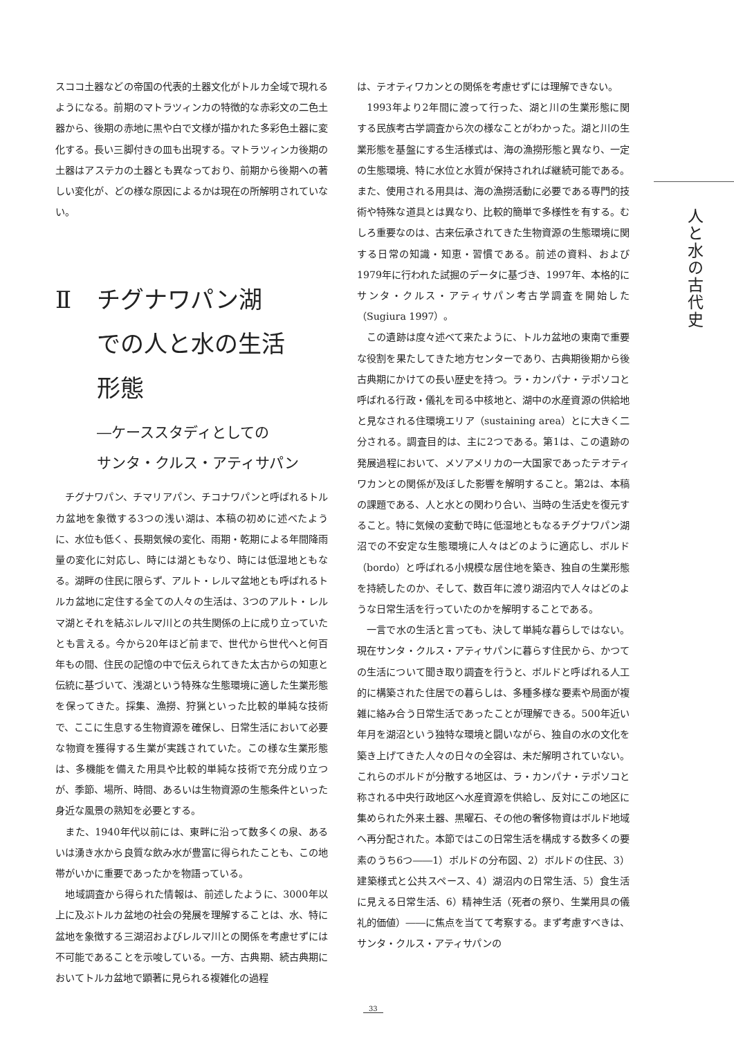スココ土器などの帝国の代表的土器文化がトルカ全域で現れるようになる。前期のマトラツィンカの特徴的な赤彩文の二色土器から、後期の赤地に黒や白で文様が描かれた多彩色土器に変化する。長い三脚付きの皿も出現する。マトラツィンカ後期の土器はアステカの土器とも異なっており、前期から後期への著しい変化が、どの様な原因によるかは現在の所解明されていない。
Ⅱ チグナワパン湖
での人と水の生活
形態
―ケーススタディとしての
サンタ・クルス・アティサパン
チグナワパン、チマリアパン、チコナワパンと呼ばれるトルカ盆地を象徴する3つの浅い湖は、本稿の初めに述べたように、水位も低く、長期気候の変化、雨期・乾期による年間降雨量の変化に対応し、時には湖ともなり、時には低湿地ともなる。湖畔の住民に限らず、アルト・レルマ盆地とも呼ばれるトルカ盆地に定住する全ての人々の生活は、3つのアルト・レルマ湖とそれを結ぶレルマ川との共生関係の上に成り立っていたとも言える。今から20年ほど前まで、世代から世代へと何百年もの間、住民の記憶の中で伝えられてきた太古からの知恵と伝統に基づいて、浅湖という特殊な生態環境に適した生業形態を保ってきた。採集、漁撈、狩猟といった比較的単純な技術で、ここに生息する生物資源を確保し、日常生活において必要な物資を獲得する生業が実践されていた。この様な生業形態は、多機能を備えた用具や比較的単純な技術で充分成り立つが、季節、場所、時間、あるいは生物資源の生態条件といった身近な風景の熟知を必要とする。
また、1940年代以前には、東畔に沿って数多くの泉、あるいは湧き水から良質な飲み水が豊富に得られたことも、この地帯がいかに重要であったかを物語っている。
地域調査から得られた情報は、前述したように、3000年以上に及ぶトルカ盆地の社会の発展を理解することは、水、特に盆地を象徴する三湖沼およびレルマ川との関係を考慮せずには不可能であることを示唆している。一方、古典期、続古典期においてトルカ盆地で顕著に見られる複雑化の過程
は、テオティワカンとの関係を考慮せずには理解できない。
1993年より2年間に渡って行った、湖と川の生業形態に関する民族考古学調査から次の様なことがわかった。湖と川の生業形態を基盤にする生活様式は、海の漁撈形態と異なり、一定の生態環境、特に水位と水質が保持されれば継続可能である。また、使用される用具は、海の漁撈活動に必要である専門的技術や特殊な道具とは異なり、比較的簡単で多様性を有する。むしろ重要なのは、古来伝承されてきた生物資源の生態環境に関する日常の知識・知恵・習慣である。前述の資料、および1979年に行われた試掘のデータに基づき、1997年、本格的にサンタ・クルス・アティサパン考古学調査を開始した（Sugiura 1997）。
この遺跡は度々述べて来たように、トルカ盆地の東南で重要な役割を果たしてきた地方センターであり、古典期後期から後古典期にかけての長い歴史を持つ。ラ・カンパナ・テポソコと呼ばれる行政・儀礼を司る中核地と、湖中の水産資源の供給地と見なされる住環境エリア（sustaining area）とに大きく二分される。調査目的は、主に2つである。第1は、この遺跡の発展過程において、メソアメリカの一大国家であったテオティワカンとの関係が及ぼした影響を解明すること。第2は、本稿の課題である、人と水との関わり合い、当時の生活史を復元すること。特に気候の変動で時に低湿地ともなるチグナワパン湖沼での不安定な生態環境に人々はどのように適応し、ボルド（bordo）と呼ばれる小規模な居住地を築き、独自の生業形態を持続したのか、そして、数百年に渡り湖沼内で人々はどのような日常生活を行っていたのかを解明することである。
一言で水の生活と言っても、決して単純な暮らしではない。現在サンタ・クルス・アティサパンに暮らす住民から、かつての生活について聞き取り調査を行うと、ボルドと呼ばれる人工的に構築された住居での暮らしは、多種多様な要素や局面が複雑に絡み合う日常生活であったことが理解できる。500年近い年月を湖沼という独特な環境と闘いながら、独自の水の文化を築き上げてきた人々の日々の全容は、未だ解明されていない。これらのボルドが分散する地区は、ラ・カンパナ・テポソコと称される中央行政地区へ水産資源を供給し、反対にこの地区に集められた外来土器、黒曜石、その他の奢侈物資はボルド地域へ再分配された。本節ではこの日常生活を構成する数多くの要素のうち6つ――1）ボルドの分布図、2）ボルドの住民、3）建築様式と公共スペース、4）湖沼内の日常生活、5）食生活に見える日常生活、6）精神生活（死者の祭り、生業用具の儀礼的価値）――に焦点を当てて考察する。まず考慮すべきは、サンタ・クルス・アティサパンの
人と水の古代史
33